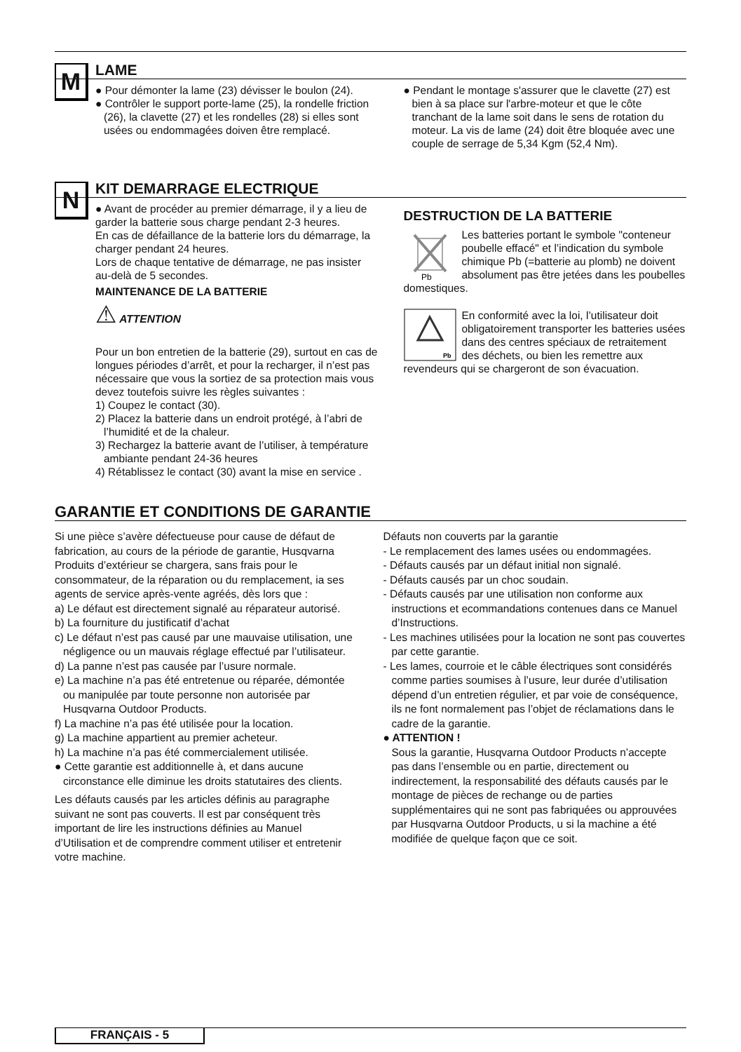M
LAME
● Pour démonter la lame (23) dévisser le boulon (24).
● Contrôler le support porte-lame (25), la rondelle friction (26), la clavette (27) et les rondelles (28) si elles sont usées ou endommagées doiven être remplacé.
● Pendant le montage s'assurer que le clavette (27) est bien à sa place sur l'arbre-moteur et que le côte tranchant de la lame soit dans le sens de rotation du moteur. La vis de lame (24) doit être bloquée avec une couple de serrage de 5,34 Kgm (52,4 Nm).
N
KIT DEMARRAGE ELECTRIQUE
● Avant de procéder au premier démarrage, il y a lieu de garder la batterie sous charge pendant 2-3 heures.
En cas de défaillance de la batterie lors du démarrage, la charger pendant 24 heures.
Lors de chaque tentative de démarrage, ne pas insister au-delà de 5 secondes.
MAINTENANCE DE LA BATTERIE
⚠ ATTENTION
Pour un bon entretien de la batterie (29), surtout en cas de longues périodes d’arrêt, et pour la recharger, il n’est pas nécessaire que vous la sortiez de sa protection mais vous devez toutefois suivre les règles suivantes :
1) Coupez le contact (30).
2) Placez la batterie dans un endroit protégé, à l’abri de l’humidité et de la chaleur.
3) Rechargez la batterie avant de l’utiliser, à température ambiante pendant 24-36 heures
4) Rétablissez le contact (30) avant la mise en service .
DESTRUCTION DE LA BATTERIE
Pb
Les batteries portant le symbole "conteneur poubelle effacé" et l’indication du symbole chimique Pb (=batterie au plomb) ne doivent absolument pas être jetées dans les poubelles domestiques.
Pb
En conformité avec la loi, l’utilisateur doit obligatoirement transporter les batteries usées dans des centres spéciaux de retraitement des déchets, ou bien les remettre aux revendeurs qui se chargeront de son évacuation.
GARANTIE ET CONDITIONS DE GARANTIE
Si une pièce s’avère défectueuse pour cause de défaut de fabrication, au cours de la période de garantie, Husqvarna Produits d’extérieur se chargera, sans frais pour le consommateur, de la réparation ou du remplacement, ia ses agents de service après-vente agréés, dès lors que :
a) Le défaut est directement signalé au réparateur autorisé.
b) La fourniture du justificatif d’achat
c) Le défaut n’est pas causé par une mauvaise utilisation, une négligence ou un mauvais réglage effectué par l’utilisateur.
d) La panne n’est pas causée par l’usure normale.
e) La machine n’a pas été entretenue ou réparée, démontée ou manipulée par toute personne non autorisée par Husqvarna Outdoor Products.
f) La machine n’a pas été utilisée pour la location.
g) La machine appartient au premier acheteur.
h) La machine n’a pas été commercialement utilisée.
● Cette garantie est additionnelle à, et dans aucune circonstance elle diminue les droits statutaires des clients.
Les défauts causés par les articles définis au paragraphe suivant ne sont pas couverts. Il est par conséquent très important de lire les instructions définies au Manuel d’Utilisation et de comprendre comment utiliser et entretenir votre machine.
Défauts non couverts par la garantie
- Le remplacement des lames usées ou endommagées.
- Défauts causés par un défaut initial non signalé.
- Défauts causés par un choc soudain.
- Défauts causés par une utilisation non conforme aux instructions et ecommandations contenues dans ce Manuel d’Instructions.
- Les machines utilisées pour la location ne sont pas couvertes par cette garantie.
- Les lames, courroie et le câble électriques sont considérés comme parties soumises à l’usure, leur durée d’utilisation dépend d’un entretien régulier, et par voie de conséquence, ils ne font normalement pas l’objet de réclamations dans le cadre de la garantie.
● ATTENTION !
Sous la garantie, Husqvarna Outdoor Products n’accepte pas dans l’ensemble ou en partie, directement ou indirectement, la responsabilité des défauts causés par le montage de pièces de rechange ou de parties supplémentaires qui ne sont pas fabriquées ou approuvées par Husqvarna Outdoor Products, u si la machine a été modifiée de quelque façon que ce soit.
FRANÇAIS - 5